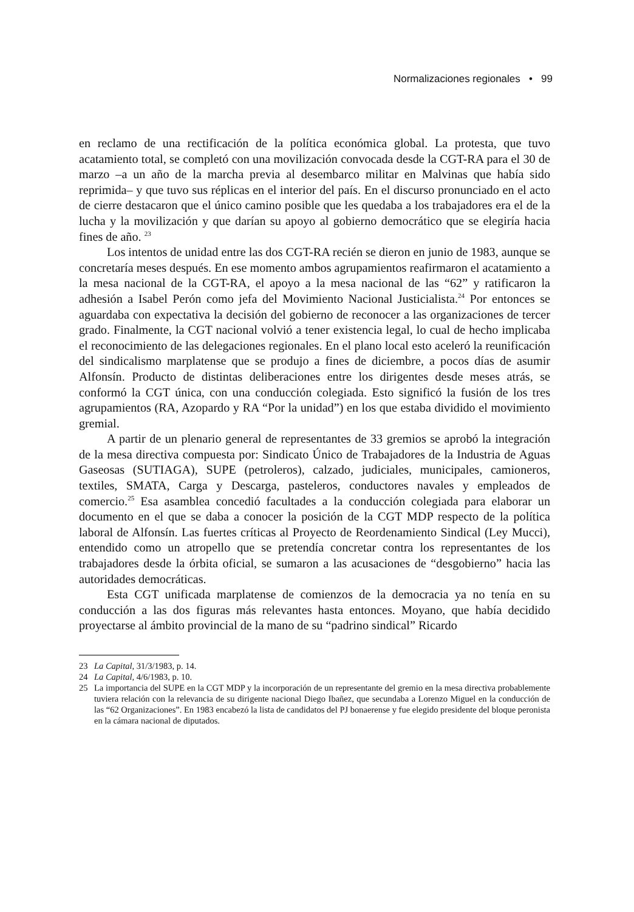Normalizaciones regionales • 99
en reclamo de una rectificación de la política económica global. La protesta, que tuvo acatamiento total, se completó con una movilización convocada desde la CGT-RA para el 30 de marzo –a un año de la marcha previa al desembarco militar en Malvinas que había sido reprimida– y que tuvo sus réplicas en el interior del país. En el discurso pronunciado en el acto de cierre destacaron que el único camino posible que les quedaba a los trabajadores era el de la lucha y la movilización y que darían su apoyo al gobierno democrático que se elegiría hacia fines de año. <sup>23</sup>
Los intentos de unidad entre las dos CGT-RA recién se dieron en junio de 1983, aunque se concretaría meses después. En ese momento ambos agrupamientos reafirmaron el acatamiento a la mesa nacional de la CGT-RA, el apoyo a la mesa nacional de las “62” y ratificaron la adhesión a Isabel Perón como jefa del Movimiento Nacional Justicialista.<sup>24</sup> Por entonces se aguardaba con expectativa la decisión del gobierno de reconocer a las organizaciones de tercer grado. Finalmente, la CGT nacional volvió a tener existencia legal, lo cual de hecho implicaba el reconocimiento de las delegaciones regionales. En el plano local esto aceleró la reunificación del sindicalismo marplatense que se produjo a fines de diciembre, a pocos días de asumir Alfonsín. Producto de distintas deliberaciones entre los dirigentes desde meses atrás, se conformó la CGT única, con una conducción colegiada. Esto significó la fusión de los tres agrupamientos (RA, Azopardo y RA “Por la unidad”) en los que estaba dividido el movimiento gremial.
A partir de un plenario general de representantes de 33 gremios se aprobó la integración de la mesa directiva compuesta por: Sindicato Único de Trabajadores de la Industria de Aguas Gaseosas (SUTIAGA), SUPE (petroleros), calzado, judiciales, municipales, camioneros, textiles, SMATA, Carga y Descarga, pasteleros, conductores navales y empleados de comercio.<sup>25</sup> Esa asamblea concedió facultades a la conducción colegiada para elaborar un documento en el que se daba a conocer la posición de la CGT MDP respecto de la política laboral de Alfonsín. Las fuertes críticas al Proyecto de Reordenamiento Sindical (Ley Mucci), entendido como un atropello que se pretendía concretar contra los representantes de los trabajadores desde la órbita oficial, se sumaron a las acusaciones de “desgobierno” hacia las autoridades democráticas.
Esta CGT unificada marplatense de comienzos de la democracia ya no tenía en su conducción a las dos figuras más relevantes hasta entonces. Moyano, que había decidido proyectarse al ámbito provincial de la mano de su “padrino sindical” Ricardo
23 La Capital, 31/3/1983, p. 14.
24 La Capital, 4/6/1983, p. 10.
25 La importancia del SUPE en la CGT MDP y la incorporación de un representante del gremio en la mesa directiva probablemente tuviera relación con la relevancia de su dirigente nacional Diego Ibañez, que secundaba a Lorenzo Miguel en la conducción de las “62 Organizaciones”. En 1983 encabezó la lista de candidatos del PJ bonaerense y fue elegido presidente del bloque peronista en la cámara nacional de diputados.